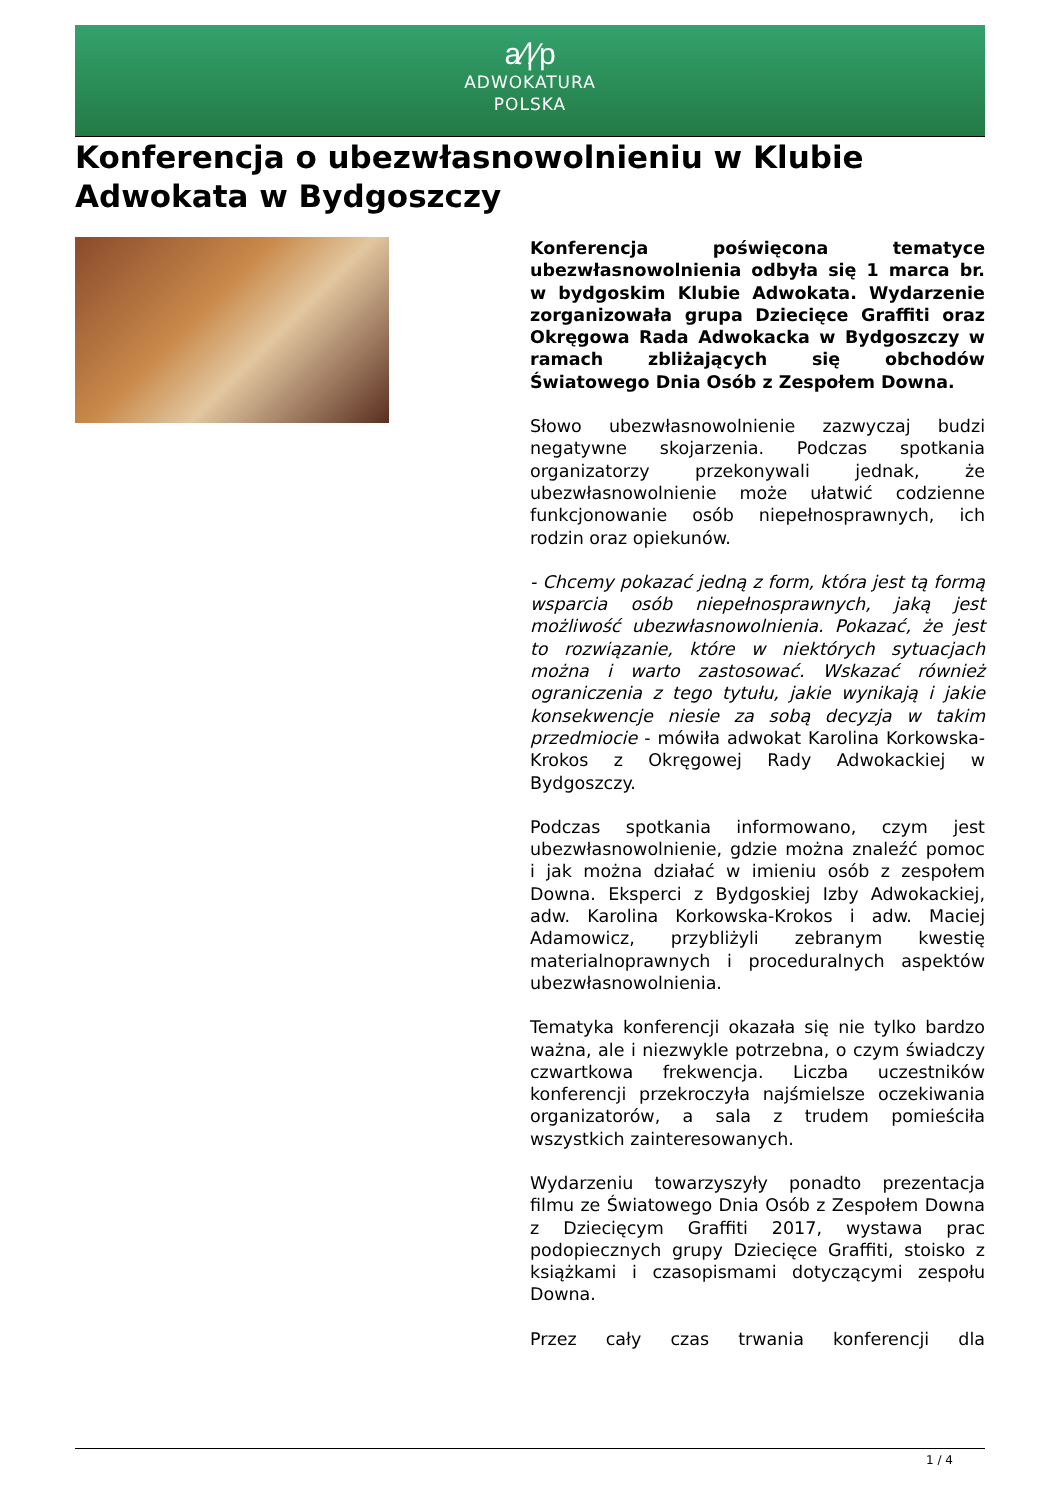a⁄|⁄p
ADWOKATURA
POLSKA
Konferencja o ubezwłasnowolnieniu w Klubie Adwokata w Bydgoszczy
Konferencja poświęcona tematyce ubezwłasnowolnienia odbyła się 1 marca br. w bydgoskim Klubie Adwokata. Wydarzenie zorganizowała grupa Dziecięce Graffiti oraz Okręgowa Rada Adwokacka w Bydgoszczy w ramach zbliżających się obchodów Światowego Dnia Osób z Zespołem Downa.
Słowo ubezwłasnowolnienie zazwyczaj budzi negatywne skojarzenia. Podczas spotkania organizatorzy przekonywali jednak, że ubezwłasnowolnienie może ułatwić codzienne funkcjonowanie osób niepełnosprawnych, ich rodzin oraz opiekunów.
- Chcemy pokazać jedną z form, która jest tą formą wsparcia osób niepełnosprawnych, jaką jest możliwość ubezwłasnowolnienia. Pokazać, że jest to rozwiązanie, które w niektórych sytuacjach można i warto zastosować. Wskazać również ograniczenia z tego tytułu, jakie wynikają i jakie konsekwencje niesie za sobą decyzja w takim przedmiocie - mówiła adwokat Karolina Korkowska-Krokos z Okręgowej Rady Adwokackiej w Bydgoszczy.
Podczas spotkania informowano, czym jest ubezwłasnowolnienie, gdzie można znaleźć pomoc i jak można działać w imieniu osób z zespołem Downa. Eksperci z Bydgoskiej Izby Adwokackiej, adw. Karolina Korkowska-Krokos i adw. Maciej Adamowicz, przybliżyli zebranym kwestię materialnoprawnych i proceduralnych aspektów ubezwłasnowolnienia.
Tematyka konferencji okazała się nie tylko bardzo ważna, ale i niezwykle potrzebna, o czym świadczy czwartkowa frekwencja. Liczba uczestników konferencji przekroczyła najśmielsze oczekiwania organizatorów, a sala z trudem pomieściła wszystkich zainteresowanych.
Wydarzeniu towarzyszyły ponadto prezentacja filmu ze Światowego Dnia Osób z Zespołem Downa z Dziecięcym Graffiti 2017, wystawa prac podopiecznych grupy Dziecięce Graffiti, stoisko z książkami i czasopismami dotyczącymi zespołu Downa.
Przez cały czas trwania konferencji dla
1 / 4